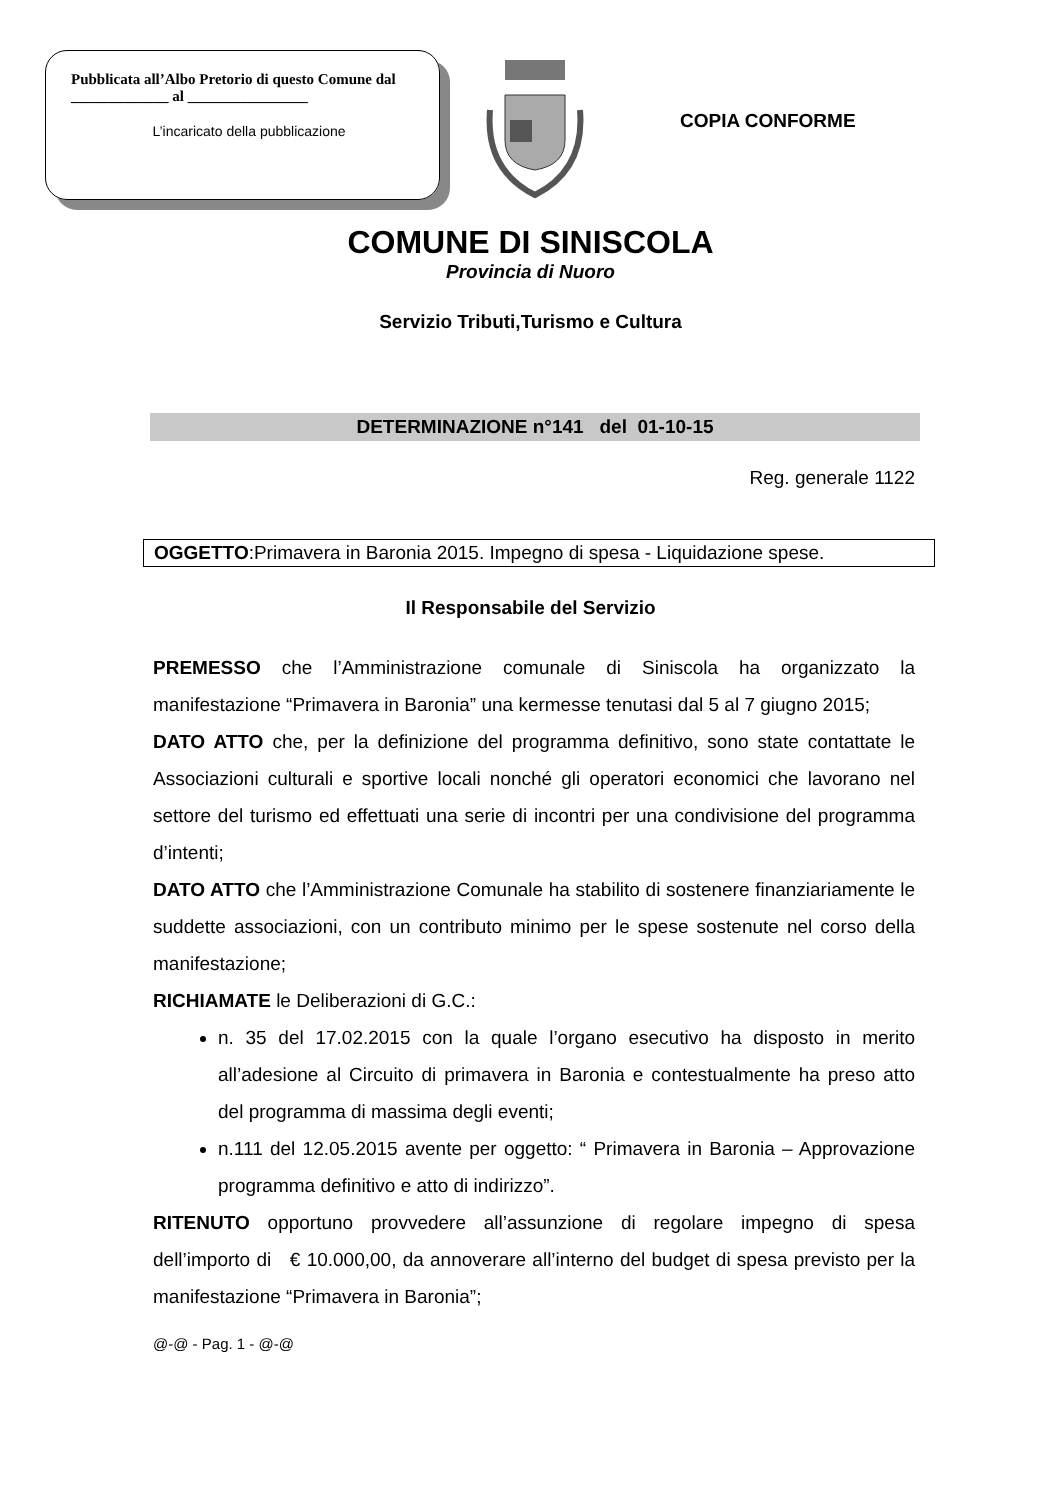Pubblicata all’Albo Pretorio di questo Comune dal _____________ al ________________
L’incaricato della pubblicazione
COPIA CONFORME
COMUNE DI SINISCOLA
Provincia di Nuoro
Servizio Tributi,Turismo e Cultura
DETERMINAZIONE n°141 del 01-10-15
Reg. generale 1122
OGGETTO:Primavera in Baronia 2015. Impegno di spesa - Liquidazione spese.
Il Responsabile del Servizio
PREMESSO che l’Amministrazione comunale di Siniscola ha organizzato la manifestazione “Primavera in Baronia” una kermesse tenutasi dal 5 al 7 giugno 2015;
DATO ATTO che, per la definizione del programma definitivo, sono state contattate le Associazioni culturali e sportive locali nonché gli operatori economici che lavorano nel settore del turismo ed effettuati una serie di incontri per una condivisione del programma d’intenti;
DATO ATTO che l’Amministrazione Comunale ha stabilito di sostenere finanziariamente le suddette associazioni, con un contributo minimo per le spese sostenute nel corso della manifestazione;
RICHIAMATE le Deliberazioni di G.C.:
n. 35 del 17.02.2015 con la quale l’organo esecutivo ha disposto in merito all’adesione al Circuito di primavera in Baronia e contestualmente ha preso atto del programma di massima degli eventi;
n.111 del 12.05.2015 avente per oggetto: “ Primavera in Baronia – Approvazione programma definitivo e atto di indirizzo”.
RITENUTO opportuno provvedere all’assunzione di regolare impegno di spesa dell’importo di € 10.000,00, da annoverare all’interno del budget di spesa previsto per la manifestazione “Primavera in Baronia”;
@-@ - Pag. 1 - @-@